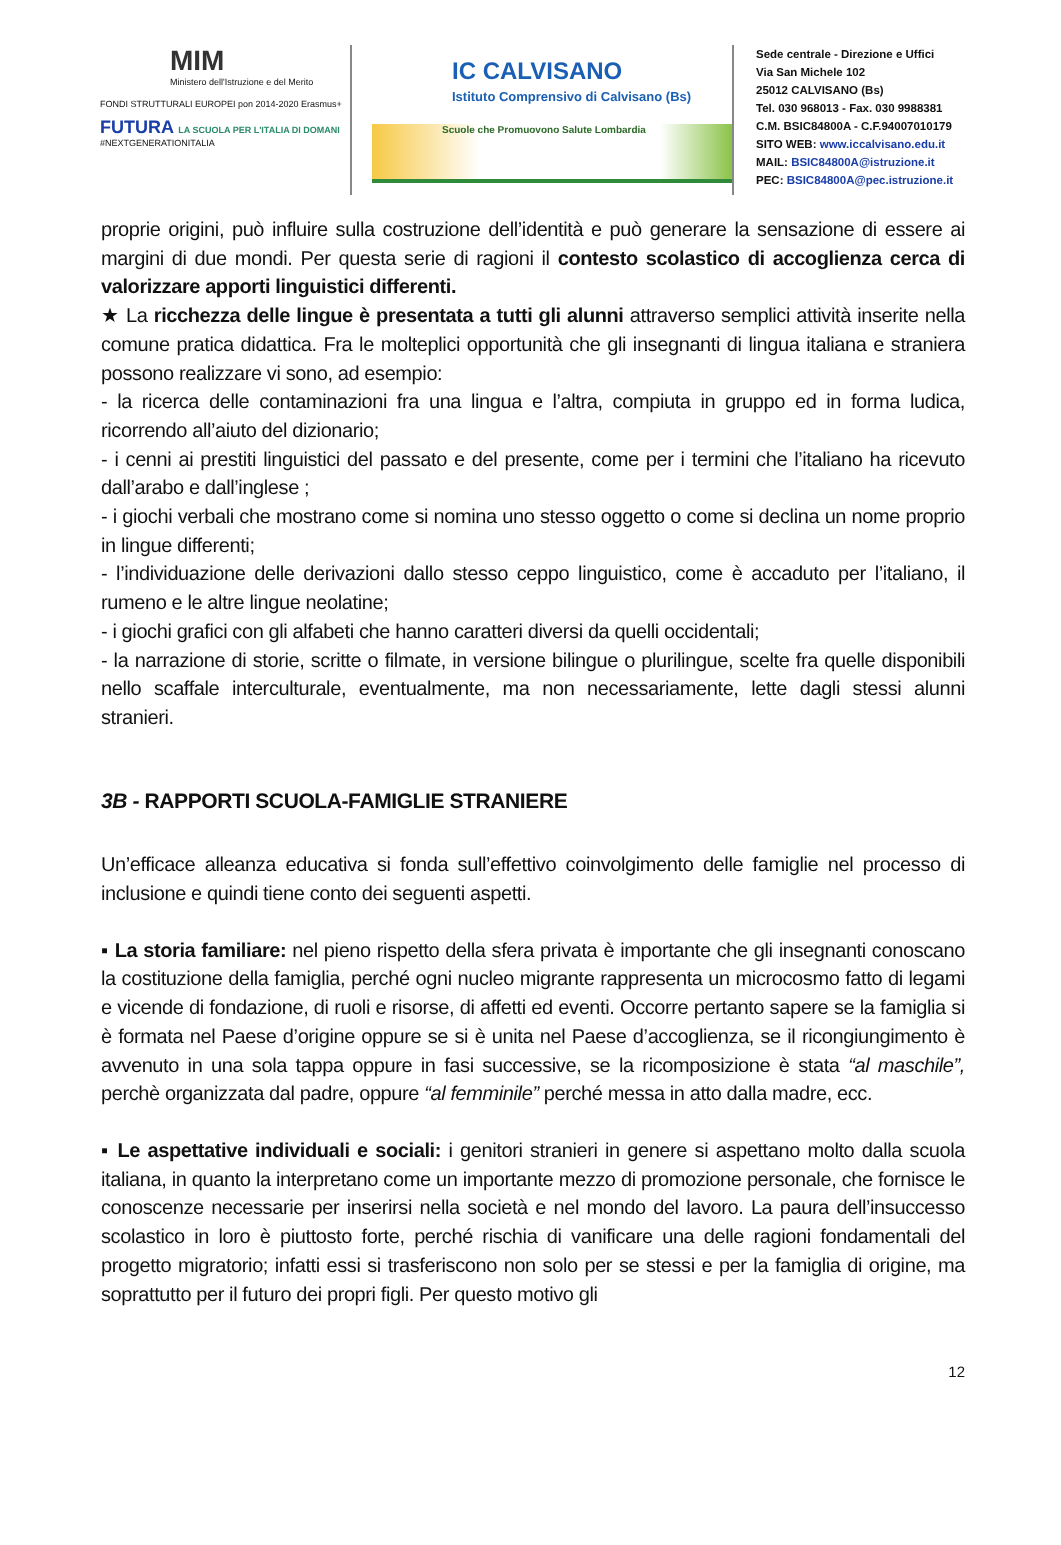MIM
Ministero dell'Istruzione e del Merito
FONDI STRUTTURALI EUROPEI pon 2014-2020 Erasmus+
FUTURA LA SCUOLA PER L'ITALIA DI DOMANI
#NEXTGENERATIONITALIA
IC CALVISANO
Istituto Comprensivo di Calvisano (Bs)
Scuole che Promuovono Salute Lombardia
Sede centrale - Direzione e Uffici
Via San Michele 102
25012 CALVISANO (Bs)
Tel. 030 968013 - Fax. 030 9988381
C.M. BSIC84800A - C.F.94007010179
SITO WEB: www.iccalvisano.edu.it
MAIL: BSIC84800A@istruzione.it
PEC: BSIC84800A@pec.istruzione.it
proprie origini, può influire sulla costruzione dell’identità e può generare la sensazione di essere ai margini di due mondi. Per questa serie di ragioni il contesto scolastico di accoglienza cerca di valorizzare apporti linguistici differenti.
★ La ricchezza delle lingue è presentata a tutti gli alunni attraverso semplici attività inserite nella comune pratica didattica. Fra le molteplici opportunità che gli insegnanti di lingua italiana e straniera possono realizzare vi sono, ad esempio:
- la ricerca delle contaminazioni fra una lingua e l’altra, compiuta in gruppo ed in forma ludica, ricorrendo all’aiuto del dizionario;
- i cenni ai prestiti linguistici del passato e del presente, come per i termini che l’italiano ha ricevuto dall’arabo e dall’inglese ;
- i giochi verbali che mostrano come si nomina uno stesso oggetto o come si declina un nome proprio in lingue differenti;
- l’individuazione delle derivazioni dallo stesso ceppo linguistico, come è accaduto per l’italiano, il rumeno e le altre lingue neolatine;
- i giochi grafici con gli alfabeti che hanno caratteri diversi da quelli occidentali;
- la narrazione di storie, scritte o filmate, in versione bilingue o plurilingue, scelte fra quelle disponibili nello scaffale interculturale, eventualmente, ma non necessariamente, lette dagli stessi alunni stranieri.
3B - RAPPORTI SCUOLA-FAMIGLIE STRANIERE
Un’efficace alleanza educativa si fonda sull’effettivo coinvolgimento delle famiglie nel processo di inclusione e quindi tiene conto dei seguenti aspetti.
▪ La storia familiare: nel pieno rispetto della sfera privata è importante che gli insegnanti conoscano la costituzione della famiglia, perché ogni nucleo migrante rappresenta un microcosmo fatto di legami e vicende di fondazione, di ruoli e risorse, di affetti ed eventi. Occorre pertanto sapere se la famiglia si è formata nel Paese d’origine oppure se si è unita nel Paese d’accoglienza, se il ricongiungimento è avvenuto in una sola tappa oppure in fasi successive, se la ricomposizione è stata “al maschile”, perchè organizzata dal padre, oppure “al femminile” perché messa in atto dalla madre, ecc.
▪ Le aspettative individuali e sociali: i genitori stranieri in genere si aspettano molto dalla scuola italiana, in quanto la interpretano come un importante mezzo di promozione personale, che fornisce le conoscenze necessarie per inserirsi nella società e nel mondo del lavoro. La paura dell’insuccesso scolastico in loro è piuttosto forte, perché rischia di vanificare una delle ragioni fondamentali del progetto migratorio; infatti essi si trasferiscono non solo per se stessi e per la famiglia di origine, ma soprattutto per il futuro dei propri figli. Per questo motivo gli
12